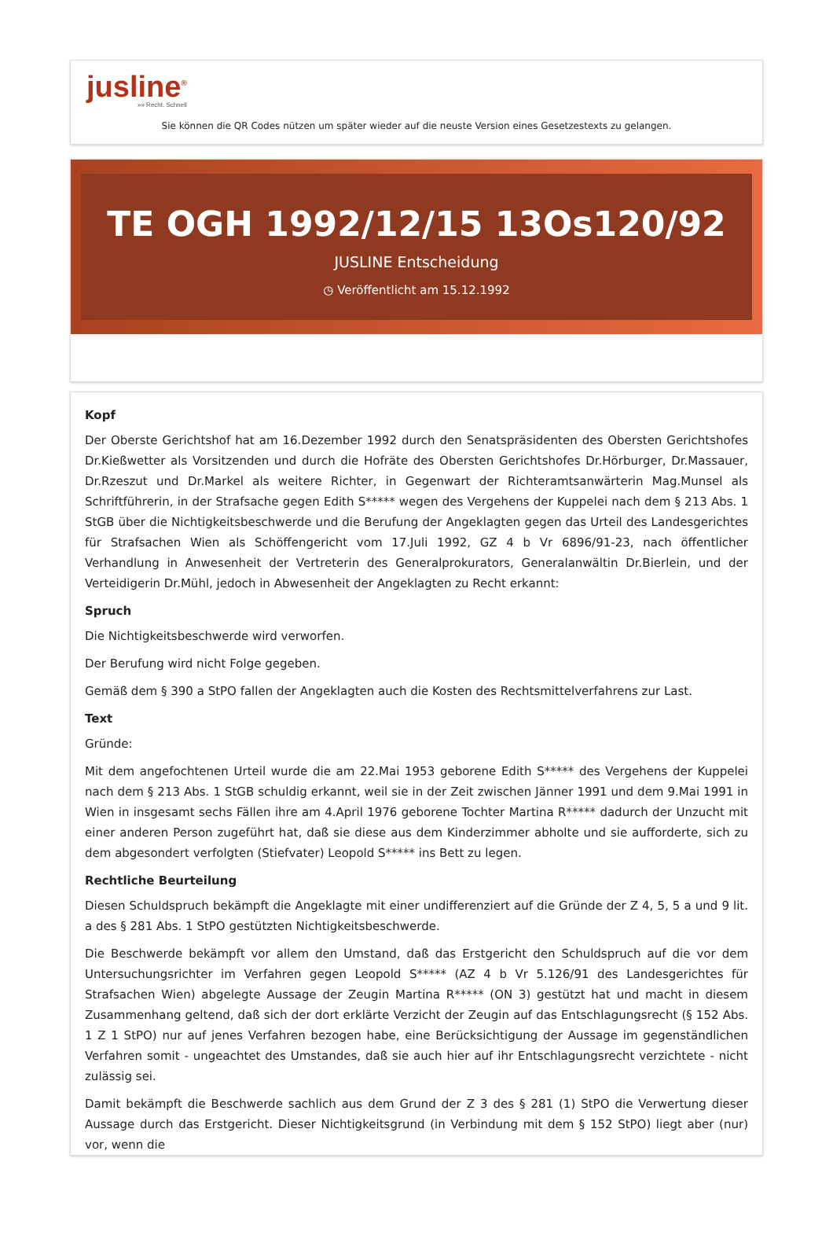jusline<sup>®</sup>
»» Recht. Schnell
Sie können die QR Codes nützen um später wieder auf die neuste Version eines Gesetzestexts zu gelangen.
TE OGH 1992/12/15 13Os120/92
JUSLINE Entscheidung
◷ Veröffentlicht am 15.12.1992
Kopf
Der Oberste Gerichtshof hat am 16.Dezember 1992 durch den Senatspräsidenten des Obersten Gerichtshofes Dr.Kießwetter als Vorsitzenden und durch die Hofräte des Obersten Gerichtshofes Dr.Hörburger, Dr.Massauer, Dr.Rzeszut und Dr.Markel als weitere Richter, in Gegenwart der Richteramtsanwärterin Mag.Munsel als Schriftführerin, in der Strafsache gegen Edith S***** wegen des Vergehens der Kuppelei nach dem § 213 Abs. 1 StGB über die Nichtigkeitsbeschwerde und die Berufung der Angeklagten gegen das Urteil des Landesgerichtes für Strafsachen Wien als Schöffengericht vom 17.Juli 1992, GZ 4 b Vr 6896/91-23, nach öffentlicher Verhandlung in Anwesenheit der Vertreterin des Generalprokurators, Generalanwältin Dr.Bierlein, und der Verteidigerin Dr.Mühl, jedoch in Abwesenheit der Angeklagten zu Recht erkannt:
Spruch
Die Nichtigkeitsbeschwerde wird verworfen.
Der Berufung wird nicht Folge gegeben.
Gemäß dem § 390 a StPO fallen der Angeklagten auch die Kosten des Rechtsmittelverfahrens zur Last.
Text
Gründe:
Mit dem angefochtenen Urteil wurde die am 22.Mai 1953 geborene Edith S***** des Vergehens der Kuppelei nach dem § 213 Abs. 1 StGB schuldig erkannt, weil sie in der Zeit zwischen Jänner 1991 und dem 9.Mai 1991 in Wien in insgesamt sechs Fällen ihre am 4.April 1976 geborene Tochter Martina R***** dadurch der Unzucht mit einer anderen Person zugeführt hat, daß sie diese aus dem Kinderzimmer abholte und sie aufforderte, sich zu dem abgesondert verfolgten (Stiefvater) Leopold S***** ins Bett zu legen.
Rechtliche Beurteilung
Diesen Schuldspruch bekämpft die Angeklagte mit einer undifferenziert auf die Gründe der Z 4, 5, 5 a und 9 lit. a des § 281 Abs. 1 StPO gestützten Nichtigkeitsbeschwerde.
Die Beschwerde bekämpft vor allem den Umstand, daß das Erstgericht den Schuldspruch auf die vor dem Untersuchungsrichter im Verfahren gegen Leopold S***** (AZ 4 b Vr 5.126/91 des Landesgerichtes für Strafsachen Wien) abgelegte Aussage der Zeugin Martina R***** (ON 3) gestützt hat und macht in diesem Zusammenhang geltend, daß sich der dort erklärte Verzicht der Zeugin auf das Entschlagungsrecht (§ 152 Abs. 1 Z 1 StPO) nur auf jenes Verfahren bezogen habe, eine Berücksichtigung der Aussage im gegenständlichen Verfahren somit - ungeachtet des Umstandes, daß sie auch hier auf ihr Entschlagungsrecht verzichtete - nicht zulässig sei.
Damit bekämpft die Beschwerde sachlich aus dem Grund der Z 3 des § 281 (1) StPO die Verwertung dieser Aussage durch das Erstgericht. Dieser Nichtigkeitsgrund (in Verbindung mit dem § 152 StPO) liegt aber (nur) vor, wenn die